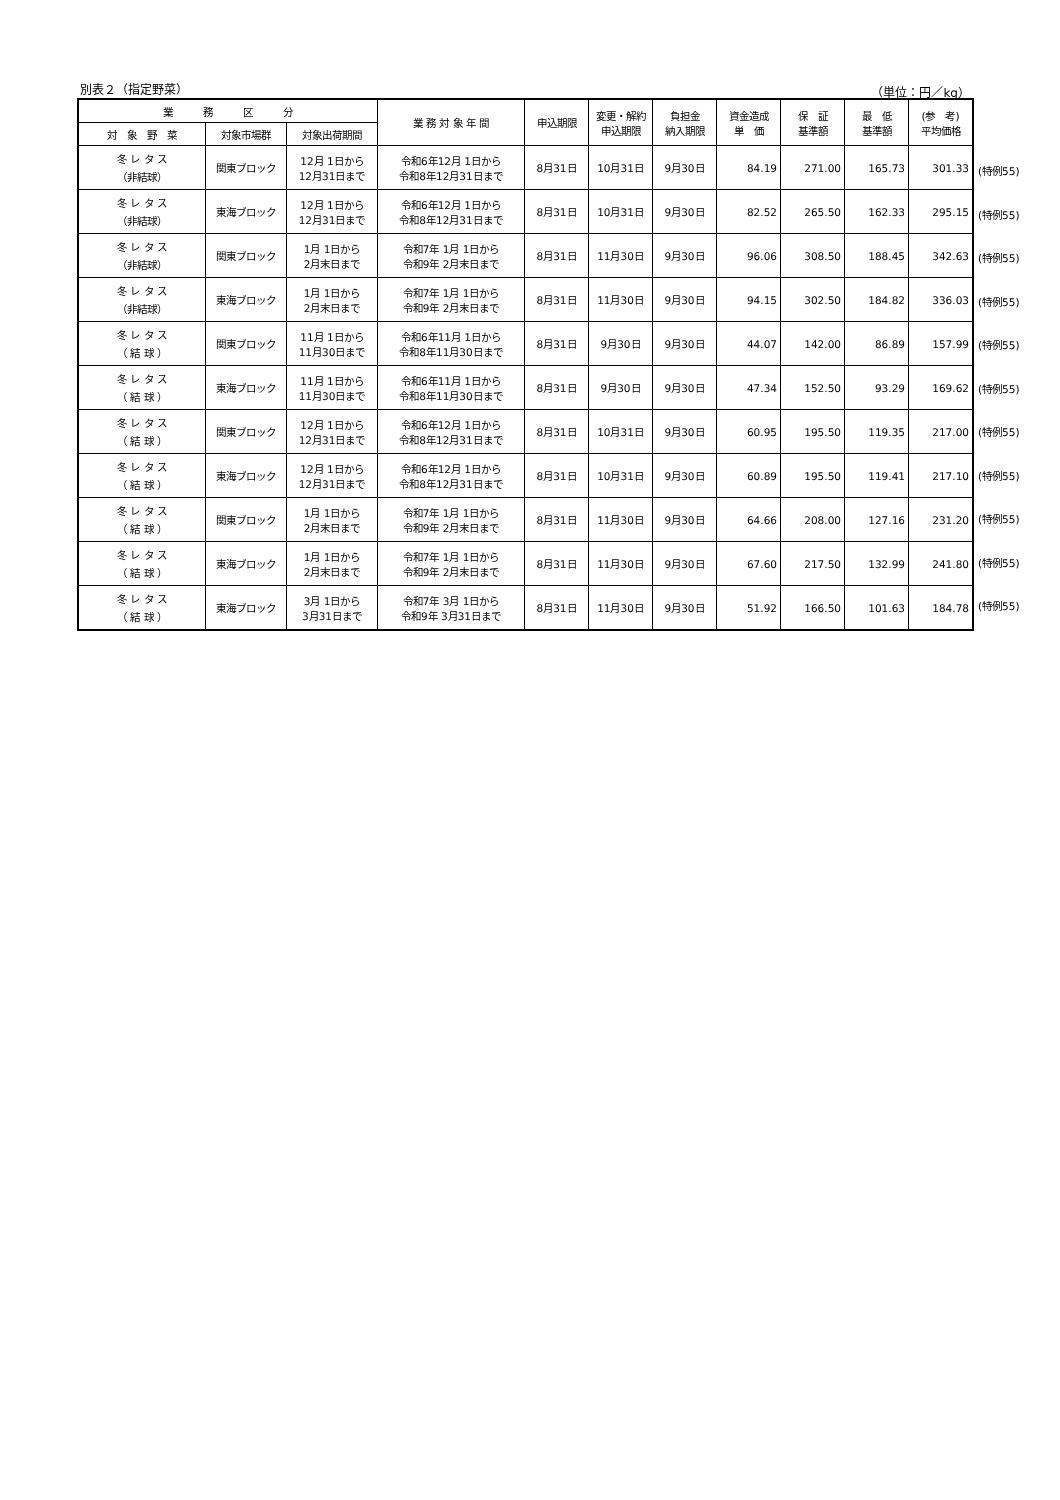別表２（指定野菜） （単位：円／kg）
| 業 務 区 分 | | | 業 務 対 象 年 間 | 申込期限 | 変更・解約 申込期限 | 負担金 納入期限 | 資金造成 単 価 | 保 証 基準額 | 最 低 基準額 | (参 考) 平均価格 |
| --- | --- | --- | --- | --- | --- | --- | --- | --- | --- | --- |
| 対 象 野 菜 | 対象市場群 | 対象出荷期間 | | | | | | | | |
| 冬 レ タ ス （非結球） | 関東ブロック | 12月 1日から 12月31日まで | 令和6年12月 1日から 令和8年12月31日まで | 8月31日 | 10月31日 | 9月30日 | 84.19 | 271.00 | 165.73 | 301.33 |
| 冬 レ タ ス （非結球） | 東海ブロック | 12月 1日から 12月31日まで | 令和6年12月 1日から 令和8年12月31日まで | 8月31日 | 10月31日 | 9月30日 | 82.52 | 265.50 | 162.33 | 295.15 |
| 冬 レ タ ス （非結球） | 関東ブロック | 1月 1日から 2月末日まで | 令和7年 1月 1日から 令和9年 2月末日まで | 8月31日 | 11月30日 | 9月30日 | 96.06 | 308.50 | 188.45 | 342.63 |
| 冬 レ タ ス （非結球） | 東海ブロック | 1月 1日から 2月末日まで | 令和7年 1月 1日から 令和9年 2月末日まで | 8月31日 | 11月30日 | 9月30日 | 94.15 | 302.50 | 184.82 | 336.03 |
| 冬 レ タ ス （ 結 球 ） | 関東ブロック | 11月 1日から 11月30日まで | 令和6年11月 1日から 令和8年11月30日まで | 8月31日 | 9月30日 | 9月30日 | 44.07 | 142.00 | 86.89 | 157.99 |
| 冬 レ タ ス （ 結 球 ） | 東海ブロック | 11月 1日から 11月30日まで | 令和6年11月 1日から 令和8年11月30日まで | 8月31日 | 9月30日 | 9月30日 | 47.34 | 152.50 | 93.29 | 169.62 |
| 冬 レ タ ス （ 結 球 ） | 関東ブロック | 12月 1日から 12月31日まで | 令和6年12月 1日から 令和8年12月31日まで | 8月31日 | 10月31日 | 9月30日 | 60.95 | 195.50 | 119.35 | 217.00 |
| 冬 レ タ ス （ 結 球 ） | 東海ブロック | 12月 1日から 12月31日まで | 令和6年12月 1日から 令和8年12月31日まで | 8月31日 | 10月31日 | 9月30日 | 60.89 | 195.50 | 119.41 | 217.10 |
| 冬 レ タ ス （ 結 球 ） | 関東ブロック | 1月 1日から 2月末日まで | 令和7年 1月 1日から 令和9年 2月末日まで | 8月31日 | 11月30日 | 9月30日 | 64.66 | 208.00 | 127.16 | 231.20 |
| 冬 レ タ ス （ 結 球 ） | 東海ブロック | 1月 1日から 2月末日まで | 令和7年 1月 1日から 令和9年 2月末日まで | 8月31日 | 11月30日 | 9月30日 | 67.60 | 217.50 | 132.99 | 241.80 |
| 冬 レ タ ス （ 結 球 ） | 東海ブロック | 3月 1日から 3月31日まで | 令和7年 3月 1日から 令和9年 3月31日まで | 8月31日 | 11月30日 | 9月30日 | 51.92 | 166.50 | 101.63 | 184.78 |
(特例55)
(特例55)
(特例55)
(特例55)
(特例55)
(特例55)
(特例55)
(特例55)
(特例55)
(特例55)
(特例55)